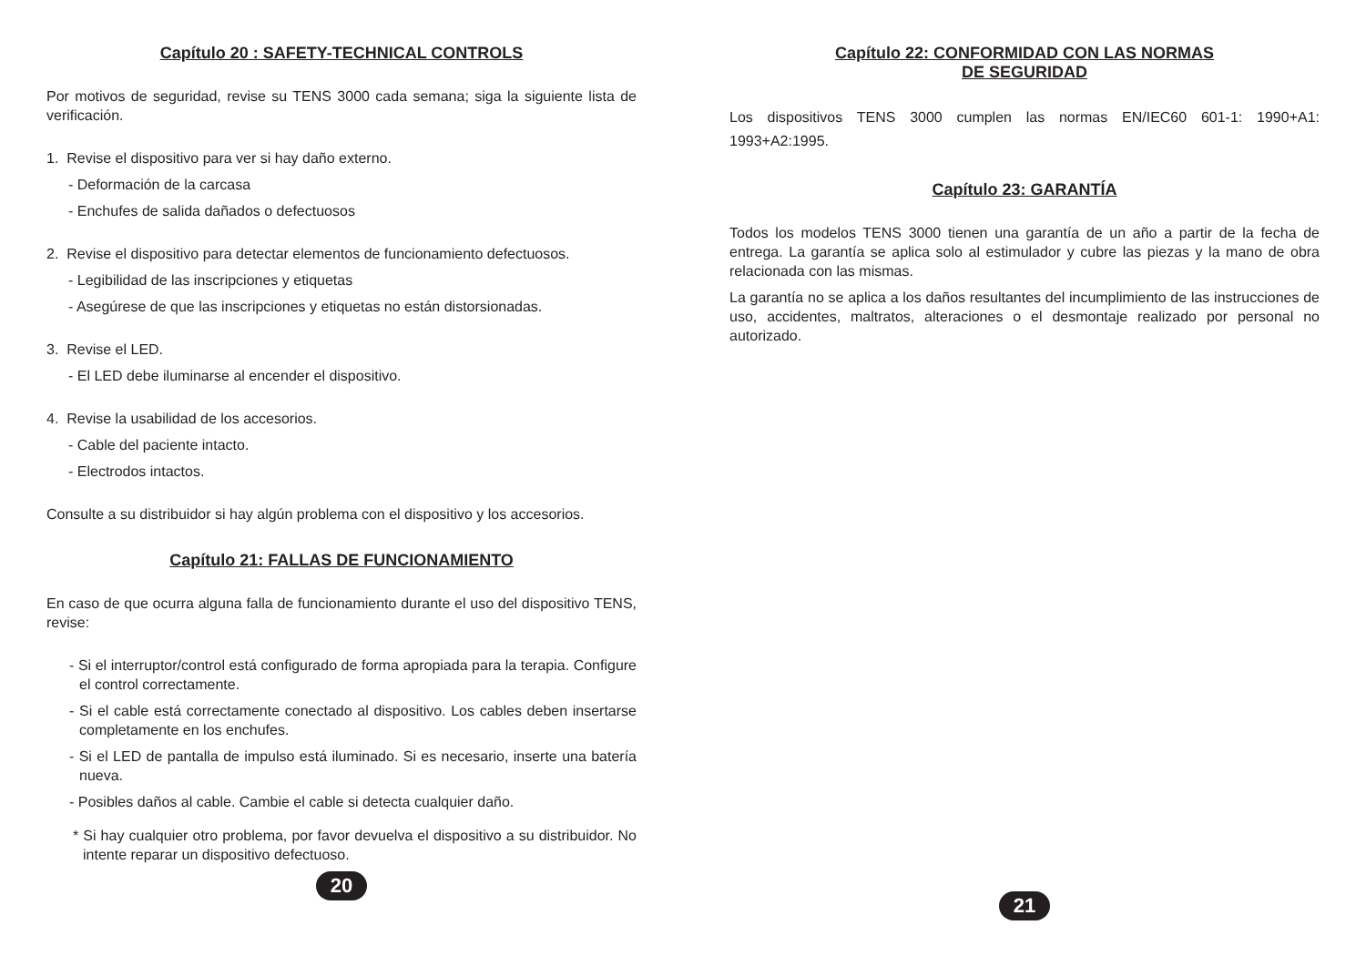Capítulo 20 : SAFETY-TECHNICAL CONTROLS
Por motivos de seguridad, revise su TENS 3000 cada semana; siga la siguiente lista de verificación.
1. Revise el dispositivo para ver si hay daño externo.
- Deformación de la carcasa
- Enchufes de salida dañados o defectuosos
2. Revise el dispositivo para detectar elementos de funcionamiento defectuosos.
- Legibilidad de las inscripciones y etiquetas
- Asegúrese de que las inscripciones y etiquetas no están distorsionadas.
3. Revise el LED.
- El LED debe iluminarse al encender el dispositivo.
4. Revise la usabilidad de los accesorios.
- Cable del paciente intacto.
- Electrodos intactos.
Consulte a su distribuidor si hay algún problema con el dispositivo y los accesorios.
Capítulo 21: FALLAS DE FUNCIONAMIENTO
En caso de que ocurra alguna falla de funcionamiento durante el uso del dispositivo TENS, revise:
- Si el interruptor/control está configurado de forma apropiada para la terapia. Configure el control correctamente.
- Si el cable está correctamente conectado al dispositivo. Los cables deben insertarse completamente en los enchufes.
- Si el LED de pantalla de impulso está iluminado. Si es necesario, inserte una batería nueva.
- Posibles daños al cable. Cambie el cable si detecta cualquier daño.
* Si hay cualquier otro problema, por favor devuelva el dispositivo a su distribuidor. No intente reparar un dispositivo defectuoso.
20
Capítulo 22: CONFORMIDAD CON LAS NORMAS
DE SEGURIDAD
Los dispositivos TENS 3000 cumplen las normas EN/IEC60 601-1: 1990+A1: 1993+A2:1995.
Capítulo 23: GARANTÍA
Todos los modelos TENS 3000 tienen una garantía de un año a partir de la fecha de entrega. La garantía se aplica solo al estimulador y cubre las piezas y la mano de obra relacionada con las mismas.
La garantía no se aplica a los daños resultantes del incumplimiento de las instrucciones de uso, accidentes, maltratos, alteraciones o el desmontaje realizado por personal no autorizado.
21